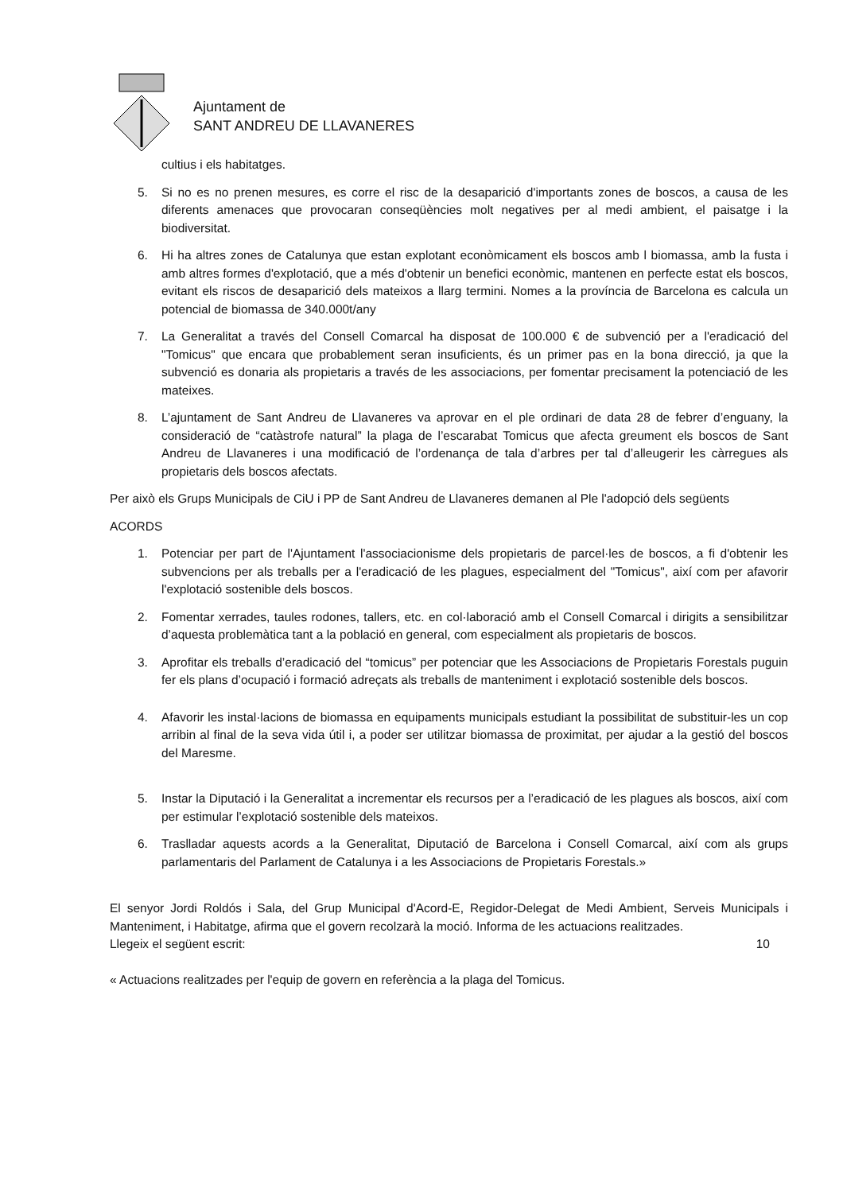Ajuntament de
SANT ANDREU DE LLAVANERES
cultius i els habitatges.
5. Si no es no prenen mesures, es corre el risc de la desaparició d'importants zones de boscos, a causa de les diferents amenaces que provocaran conseqüències molt negatives per al medi ambient, el paisatge i la biodiversitat.
6. Hi ha altres zones de Catalunya que estan explotant econòmicament els boscos amb l biomassa, amb la fusta i amb altres formes d'explotació, que a més d'obtenir un benefici econòmic, mantenen en perfecte estat els boscos, evitant els riscos de desaparició dels mateixos a llarg termini. Nomes a la província de Barcelona es calcula un potencial de biomassa de 340.000t/any
7. La Generalitat a través del Consell Comarcal ha disposat de 100.000 € de subvenció per a l'eradicació del "Tomicus" que encara que probablement seran insuficients, és un primer pas en la bona direcció, ja que la subvenció es donaria als propietaris a través de les associacions, per fomentar precisament la potenciació de les mateixes.
8. L’ajuntament de Sant Andreu de Llavaneres va aprovar en el ple ordinari de data 28 de febrer d’enguany, la consideració de “catàstrofe natural” la plaga de l’escarabat Tomicus que afecta greument els boscos de Sant Andreu de Llavaneres i una modificació de l’ordenança de tala d’arbres per tal d’alleugerir les càrregues als propietaris dels boscos afectats.
Per això els Grups Municipals de CiU i PP de Sant Andreu de Llavaneres demanen al Ple l'adopció dels següents
ACORDS
1. Potenciar per part de l'Ajuntament l'associacionisme dels propietaris de parcel·les de boscos, a fi d'obtenir les subvencions per als treballs per a l'eradicació de les plagues, especialment del "Tomicus", així com per afavorir l'explotació sostenible dels boscos.
2. Fomentar xerrades, taules rodones, tallers, etc. en col·laboració amb el Consell Comarcal i dirigits a sensibilitzar d’aquesta problemàtica tant a la població en general, com especialment als propietaris de boscos.
3. Aprofitar els treballs d’eradicació del “tomicus” per potenciar que les Associacions de Propietaris Forestals puguin fer els plans d’ocupació i formació adreçats als treballs de manteniment i explotació sostenible dels boscos.
4. Afavorir les instal·lacions de biomassa en equipaments municipals estudiant la possibilitat de substituir-les un cop arribin al final de la seva vida útil i, a poder ser utilitzar biomassa de proximitat, per ajudar a la gestió del boscos del Maresme.
5. Instar la Diputació i la Generalitat a incrementar els recursos per a l’eradicació de les plagues als boscos, així com per estimular l’explotació sostenible dels mateixos.
6. Traslladar aquests acords a la Generalitat, Diputació de Barcelona i Consell Comarcal, així com als grups parlamentaris del Parlament de Catalunya i a les Associacions de Propietaris Forestals.»
El senyor Jordi Roldós i Sala, del Grup Municipal d'Acord-E, Regidor-Delegat de Medi Ambient, Serveis Municipals i Manteniment, i Habitatge, afirma que el govern recolzarà la moció. Informa de les actuacions realitzades.
Llegeix el següent escrit: 10
« Actuacions realitzades per l'equip de govern en referència a la plaga del Tomicus.